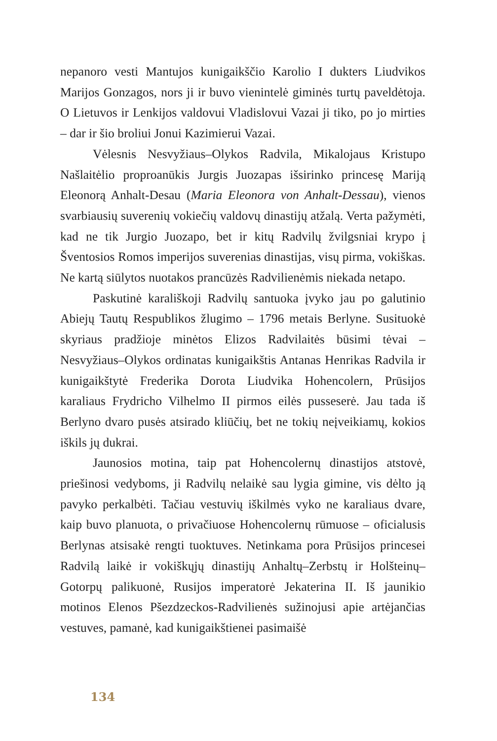nepanoro vesti Mantujos kunigaikščio Karolio I dukters Liudvikos Marijos Gonzagos, nors ji ir buvo vienintelė giminės turtų paveldėtoja. O Lietuvos ir Lenkijos valdovui Vladislovui Vazai ji tiko, po jo mirties – dar ir šio broliui Jonui Kazimierui Vazai.
Vėlesnis Nesvyžiaus–Olykos Radvila, Mikalojaus Kristupo Našlaitėlio proproanūkis Jurgis Juozapas išsirinko princesę Mariją Eleonorą Anhalt-Desau (Maria Eleonora von Anhalt-Dessau), vienos svarbiausių suverenių vokiečių valdovų dinastijų atžalą. Verta pažymėti, kad ne tik Jurgio Juozapo, bet ir kitų Radvilų žvilgsniai krypo į Šventosios Romos imperijos suverenias dinastijas, visų pirma, vokiškas. Ne kartą siūlytos nuotakos prancūzės Radvilienėmis niekada netapo.
Paskutinė karališkoji Radvilų santuoka įvyko jau po galutinio Abiejų Tautų Respublikos žlugimo – 1796 metais Berlyne. Susituokė skyriaus pradžioje minėtos Elizos Radvilaitės būsimi tėvai – Nesvyžiaus–Olykos ordinatas kunigaikštis Antanas Henrikas Radvila ir kunigaikštytė Frederika Dorota Liudvika Hohencolern, Prūsijos karaliaus Frydricho Vilhelmo II pirmos eilės pusseserė. Jau tada iš Berlyno dvaro pusės atsirado kliūčių, bet ne tokių neįveikiamų, kokios iškils jų dukrai.
Jaunosios motina, taip pat Hohencolernų dinastijos atstovė, priešinosi vedyboms, ji Radvilų nelaikė sau lygia gimine, vis dėlto ją pavyko perkalbėti. Tačiau vestuvių iškilmės vyko ne karaliaus dvare, kaip buvo planuota, o privačiuose Hohencolernų rūmuose – oficialusis Berlynas atsisakė rengti tuoktuves. Netinkama pora Prūsijos princesei Radvilą laikė ir vokiškųjų dinastijų Anhaltų–Zerbstų ir Holšteinų–Gotorpų palikuonė, Rusijos imperatorė Jekaterina II. Iš jaunikio motinos Elenos Pšezdzeckos-Radvilienės sužinojusi apie artėjančias vestuves, pamanė, kad kunigaikštienei pasimaišė
134